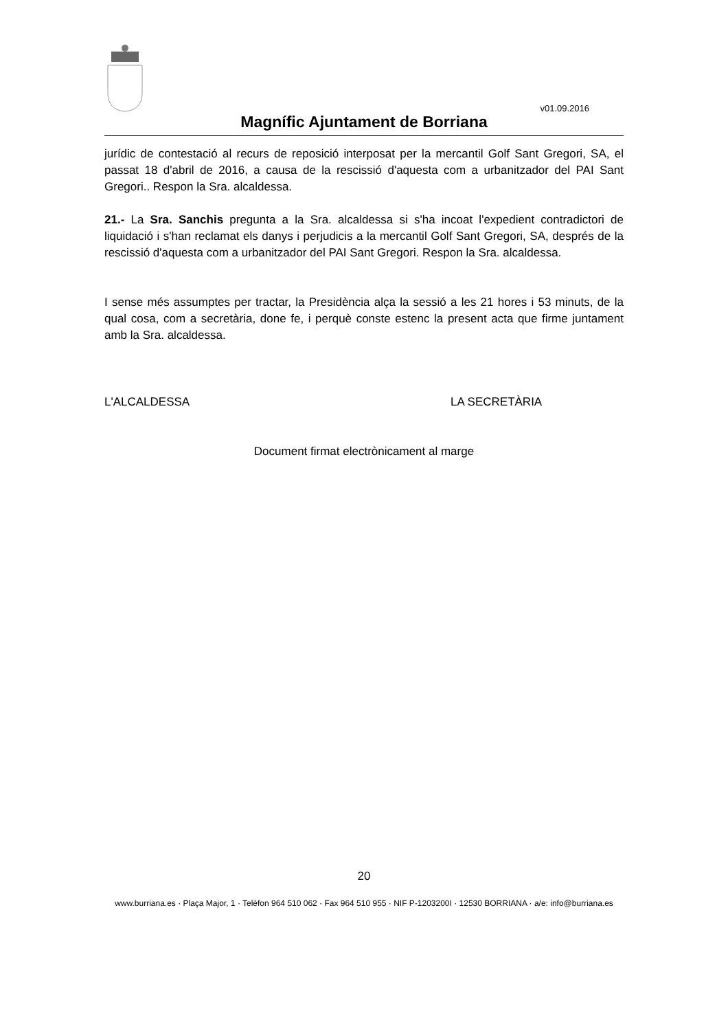v01.09.2016
Magnífic Ajuntament de Borriana
jurídic de contestació al recurs de reposició interposat per la mercantil Golf Sant Gregori, SA, el passat 18 d'abril de 2016, a causa de la rescissió d'aquesta com a urbanitzador del PAI Sant Gregori.. Respon la Sra. alcaldessa.
21.- La Sra. Sanchis pregunta a la Sra. alcaldessa si s'ha incoat l'expedient contradictori de liquidació i s'han reclamat els danys i perjudicis a la mercantil Golf Sant Gregori, SA, després de la rescissió d'aquesta com a urbanitzador del PAI Sant Gregori. Respon la Sra. alcaldessa.
I sense més assumptes per tractar, la Presidència alça la sessió a les 21 hores i 53 minuts, de la qual cosa, com a secretària, done fe, i perquè conste estenc la present acta que firme juntament amb la Sra. alcaldessa.
L'ALCALDESSA LA SECRETÀRIA
Document firmat electrònicament al marge
20
www.burriana.es · Plaça Major, 1 · Telèfon 964 510 062 · Fax 964 510 955 · NIF P-1203200I · 12530 BORRIANA · a/e: info@burriana.es